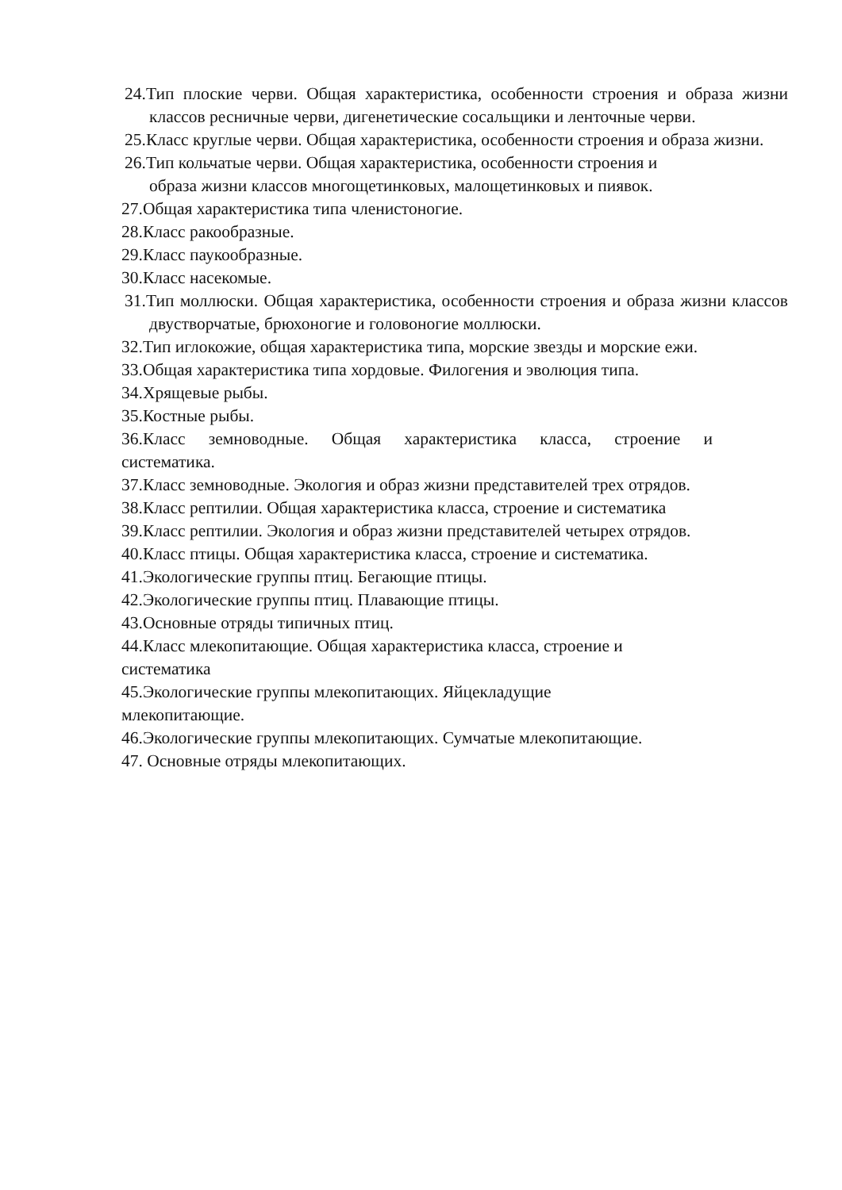24.Тип плоские черви. Общая характеристика, особенности строения и образа жизни классов ресничные черви, дигенетические сосальщики и ленточные черви.
25.Класс круглые черви. Общая характеристика, особенности строения и образа жизни.
26.Тип кольчатые черви. Общая характеристика, особенности строения и
образа жизни классов многощетинковых, малощетинковых и пиявок.
27.Общая характеристика типа членистоногие.
28.Класс ракообразные.
29.Класс паукообразные.
30.Класс насекомые.
31.Тип моллюски. Общая характеристика, особенности строения и образа жизни классов двустворчатые, брюхоногие и головоногие моллюски.
32.Тип иглокожие, общая характеристика типа, морские звезды и морские ежи.
33.Общая характеристика типа хордовые. Филогения и эволюция типа.
34.Хрящевые рыбы.
35.Костные рыбы.
36.Класс земноводные. Общая характеристика класса, строение и
систематика.
37.Класс земноводные. Экология и образ жизни представителей трех отрядов.
38.Класс рептилии. Общая характеристика класса, строение и систематика
39.Класс рептилии. Экология и образ жизни представителей четырех отрядов.
40.Класс птицы. Общая характеристика класса, строение и систематика.
41.Экологические группы птиц. Бегающие птицы.
42.Экологические группы птиц. Плавающие птицы.
43.Основные отряды типичных птиц.
44.Класс млекопитающие. Общая характеристика класса, строение и
систематика
45.Экологические группы млекопитающих. Яйцекладущие
млекопитающие.
46.Экологические группы млекопитающих. Сумчатые млекопитающие.
47. Основные отряды млекопитающих.